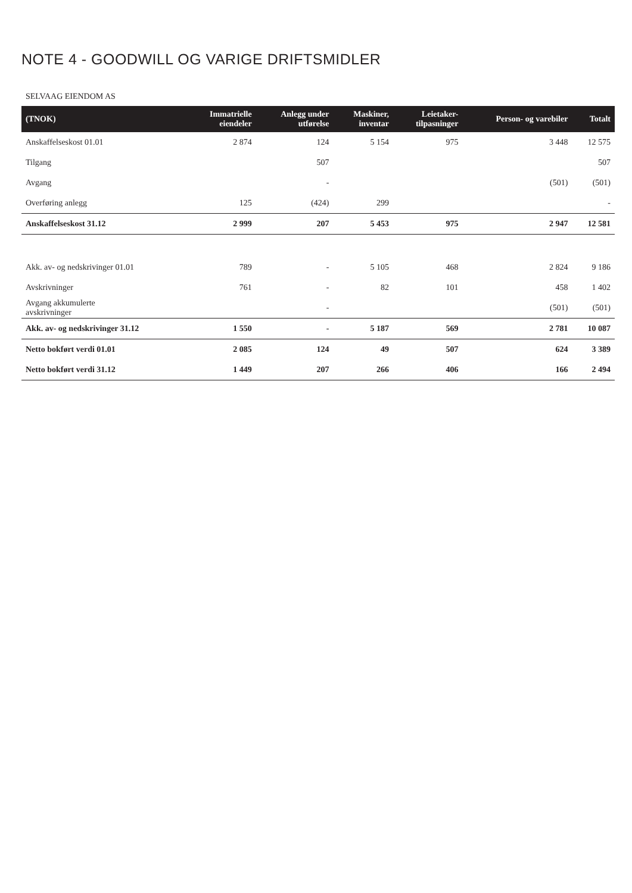NOTE 4 - GOODWILL OG VARIGE DRIFTSMIDLER
SELVAAG EIENDOM AS
| (TNOK) | Immatrielle eiendeler | Anlegg under utførelse | Maskiner, inventar | Leietaker- tilpasninger | Person- og varebiler | Totalt |
| --- | --- | --- | --- | --- | --- | --- |
| Anskaffelseskost 01.01 | 2 874 | 124 | 5 154 | 975 | 3 448 | 12 575 |
| Tilgang | | 507 | | | | 507 |
| Avgang | | - | | | (501) | (501) |
| Overføring anlegg | 125 | (424) | 299 | | | - |
| Anskaffelseskost 31.12 | 2 999 | 207 | 5 453 | 975 | 2 947 | 12 581 |
| Akk. av- og nedskrivinger 01.01 | 789 | - | 5 105 | 468 | 2 824 | 9 186 |
| Avskrivninger | 761 | - | 82 | 101 | 458 | 1 402 |
| Avgang akkumulerte avskrivninger | | - | | | (501) | (501) |
| Akk. av- og nedskrivinger 31.12 | 1 550 | - | 5 187 | 569 | 2 781 | 10 087 |
| Netto bokført verdi 01.01 | 2 085 | 124 | 49 | 507 | 624 | 3 389 |
| Netto bokført verdi 31.12 | 1 449 | 207 | 266 | 406 | 166 | 2 494 |